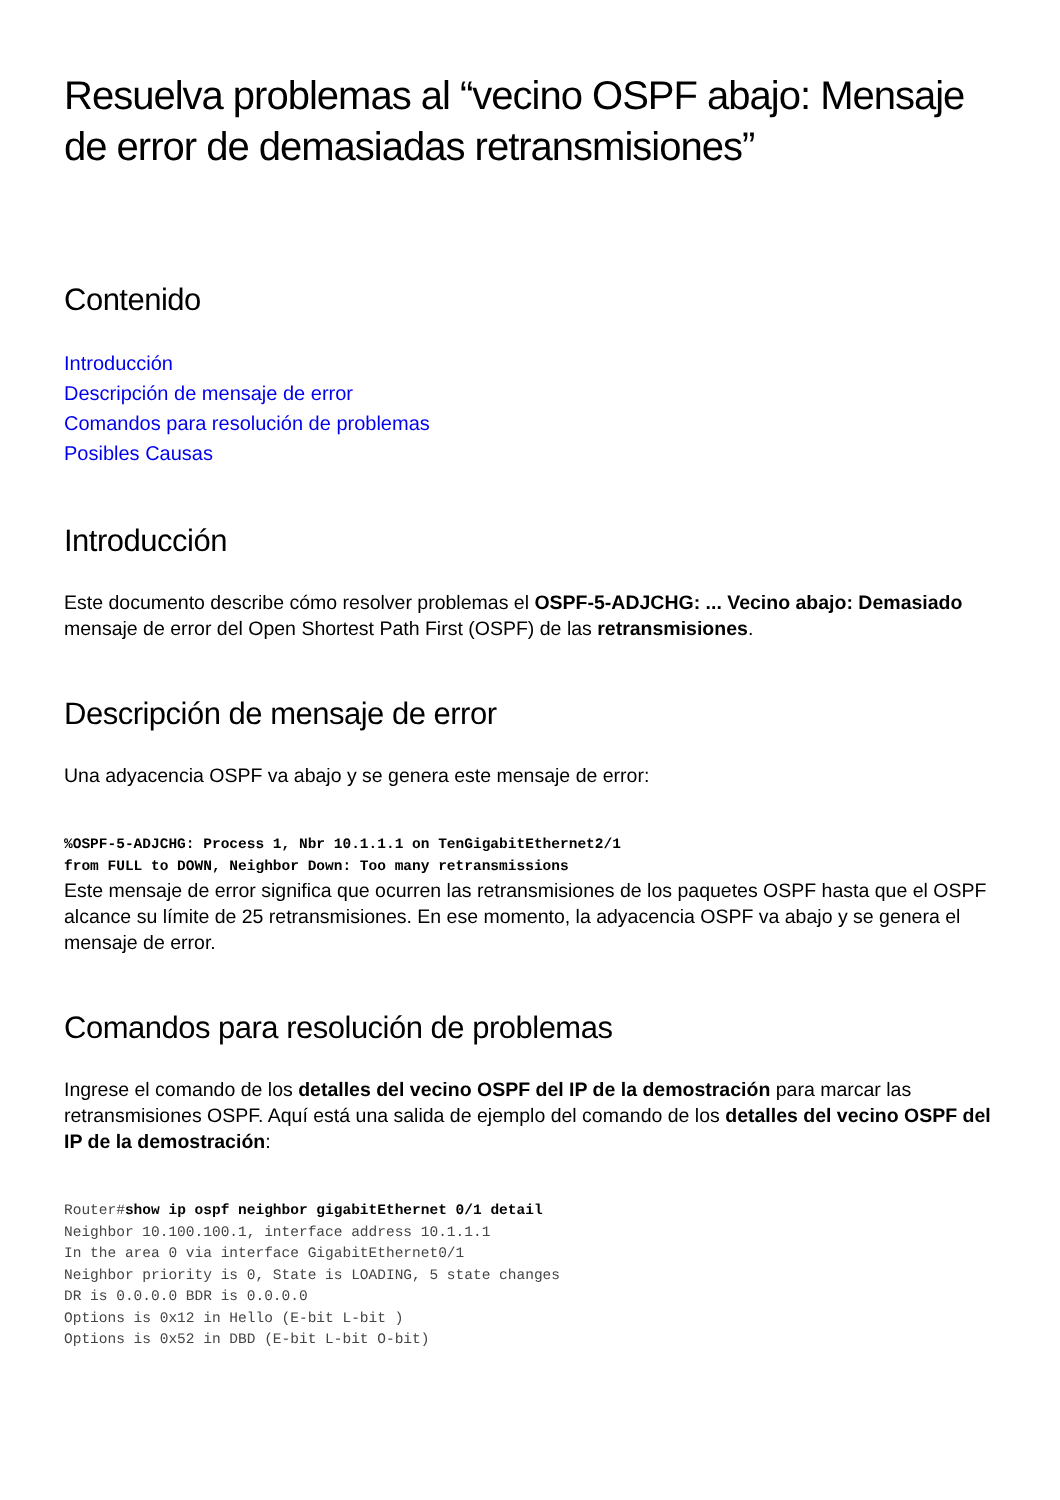Resuelva problemas al “vecino OSPF abajo: Mensaje de error de demasiadas retransmisiones”
Contenido
Introducción
Descripción de mensaje de error
Comandos para resolución de problemas
Posibles Causas
Introducción
Este documento describe cómo resolver problemas el OSPF-5-ADJCHG: ... Vecino abajo: Demasiado mensaje de error del Open Shortest Path First (OSPF) de las retransmisiones.
Descripción de mensaje de error
Una adyacencia OSPF va abajo y se genera este mensaje de error:
%OSPF-5-ADJCHG: Process 1, Nbr 10.1.1.1 on TenGigabitEthernet2/1
from FULL to DOWN, Neighbor Down: Too many retransmissions
Este mensaje de error significa que ocurren las retransmisiones de los paquetes OSPF hasta que el OSPF alcance su límite de 25 retransmisiones. En ese momento, la adyacencia OSPF va abajo y se genera el mensaje de error.
Comandos para resolución de problemas
Ingrese el comando de los detalles del vecino OSPF del IP de la demostración para marcar las retransmisiones OSPF. Aquí está una salida de ejemplo del comando de los detalles del vecino OSPF del IP de la demostración:
Router#show ip ospf neighbor gigabitEthernet 0/1 detail
Neighbor 10.100.100.1, interface address 10.1.1.1
In the area 0 via interface GigabitEthernet0/1
Neighbor priority is 0, State is LOADING, 5 state changes
DR is 0.0.0.0 BDR is 0.0.0.0
Options is 0x12 in Hello (E-bit L-bit )
Options is 0x52 in DBD (E-bit L-bit O-bit)